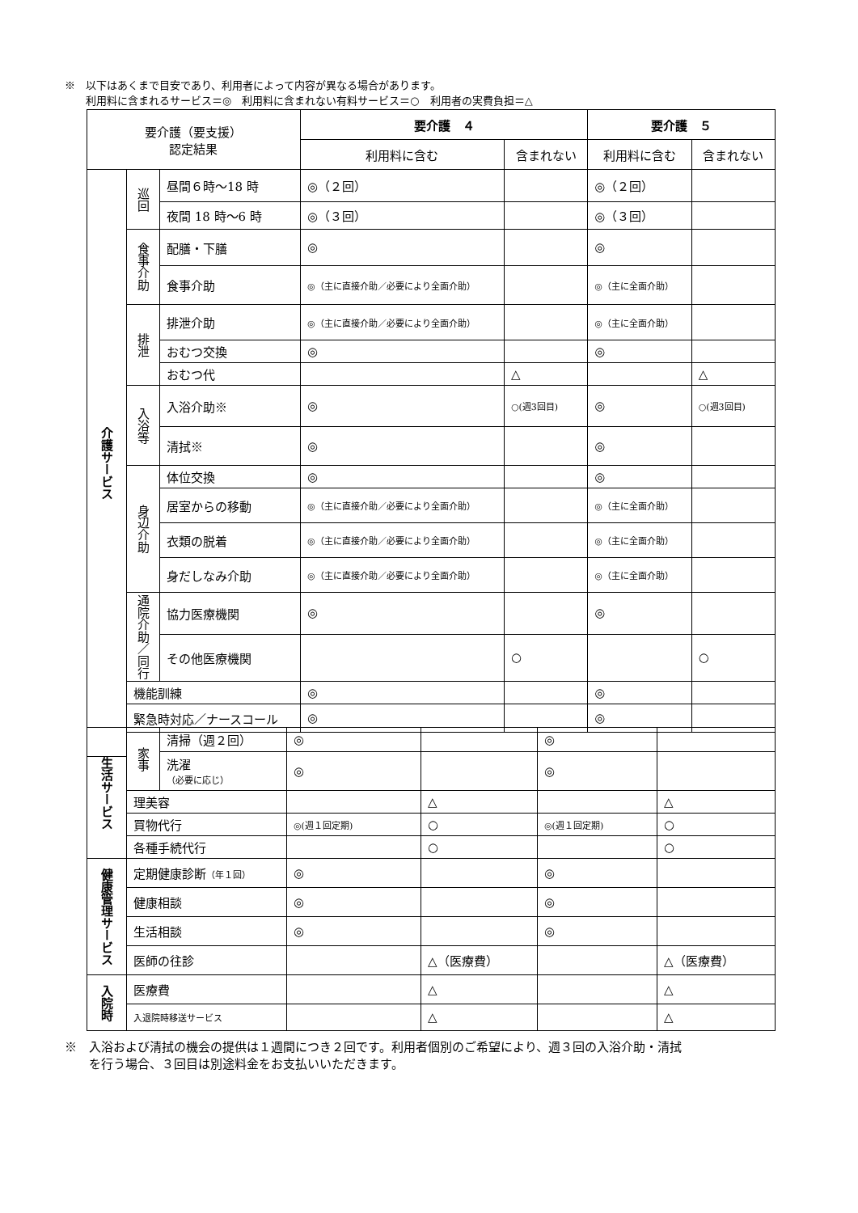※　以下はあくまで目安であり、利用者によって内容が異なる場合があります。
　　利用料に含まれるサービス＝◎　利用料に含まれない有料サービス＝○　利用者の実費負担＝△
| 要介護（要支援） 認定結果 | | | 要介護 ４ | | 要介護 ５ | |
| --- | --- | --- | --- | --- | --- | --- |
| | | | 利用料に含む | 含まれない | 利用料に含む | 含まれない |
| 介護サービス | 巡回 | 昼間６時～18 時 | ◎（２回） | | ◎（２回） | |
| | | 夜間 18 時～6 時 | ◎（３回） | | ◎（３回） | |
| | 食事介助 | 配膳・下膳 | ◎ | | ◎ | |
| | | 食事介助 | ◎（主に直接介助／必要により全面介助） | | ◎（主に全面介助） | |
| | 排泄 | 排泄介助 | ◎（主に直接介助／必要により全面介助） | | ◎（主に全面介助） | |
| | | おむつ交換 | ◎ | | ◎ | |
| | | おむつ代 | | △ | | △ |
| | 入浴等 | 入浴介助※ | ◎ | ○(週3回目) | ◎ | ○(週3回目) |
| | | 清拭※ | ◎ | | ◎ | |
| | 身辺介助 | 体位交換 | ◎ | | ◎ | |
| | | 居室からの移動 | ◎（主に直接介助／必要により全面介助） | | ◎（主に全面介助） | |
| | | 衣類の脱着 | ◎（主に直接介助／必要により全面介助） | | ◎（主に全面介助） | |
| | | 身だしなみ介助 | ◎（主に直接介助／必要により全面介助） | | ◎（主に全面介助） | |
| | 通院介助／同行 | 協力医療機関 | ◎ | | ◎ | |
| | | その他医療機関 | | ○ | | ○ |
| | 機能訓練 | | ◎ | | ◎ | |
| | 緊急時対応／ナースコール | | ◎ | | ◎ | |
| 生活サービス | 家事 | 清掃（週２回） | ◎ | | ◎ | |
| | | 洗濯 （必要に応じ） | ◎ | | ◎ | |
| | 理美容 | | | △ | | △ |
| | 買物代行 | | ◎(週１回定期) | ○ | ◎(週１回定期) | ○ |
| | 各種手続代行 | | | ○ | | ○ |
| 健康管理サービス | 定期健康診断 （年１回） | | ◎ | | ◎ | |
| | 健康相談 | | ◎ | | ◎ | |
| | 生活相談 | | ◎ | | ◎ | |
| | 医師の往診 | | | △（医療費） | | △（医療費） |
| 入院時 | 医療費 | | | △ | | △ |
| | 入退院時移送サービス | | | △ | | △ |
※　入浴および清拭の機会の提供は１週間につき２回です。利用者個別のご希望により、週３回の入浴介助・清拭
　　を行う場合、３回目は別途料金をお支払いいただきます。